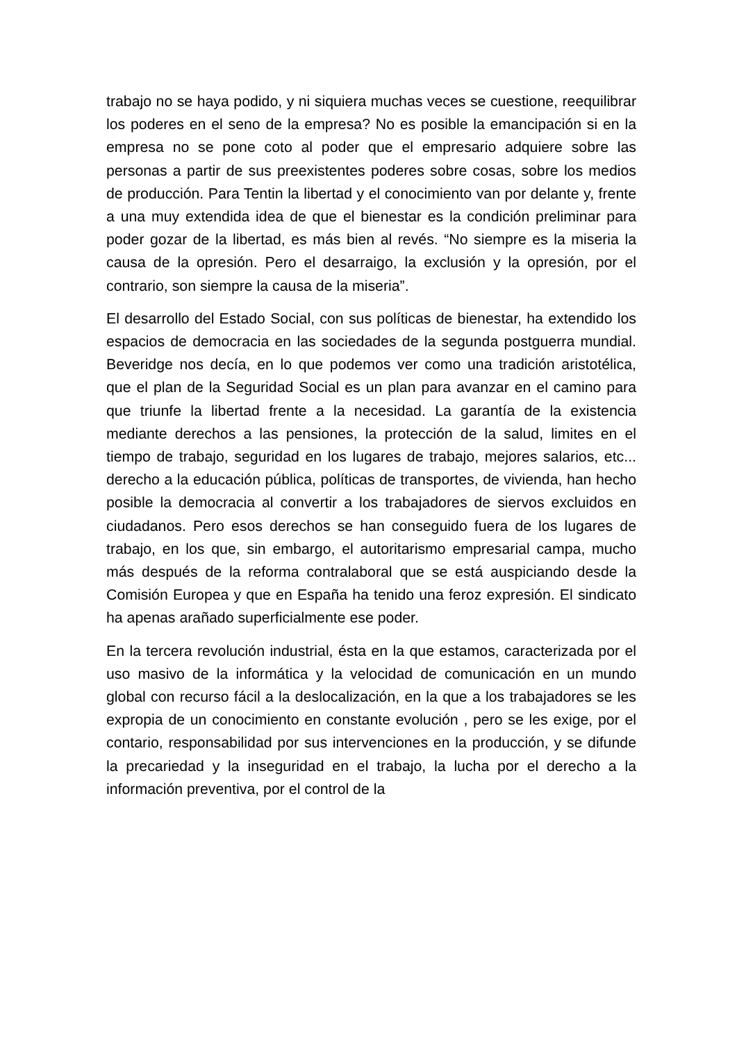trabajo no se haya podido, y ni siquiera muchas veces se cuestione, reequilibrar los poderes en el seno de la empresa? No es posible la emancipación si en la empresa no se pone coto al poder que el empresario adquiere sobre las personas a partir de sus preexistentes poderes sobre cosas, sobre los medios de producción. Para Tentin la libertad y el conocimiento van por delante y, frente a una muy extendida idea de que el bienestar es la condición preliminar para poder gozar de la libertad, es más bien al revés. “No siempre es la miseria la causa de la opresión. Pero el desarraigo, la exclusión y la opresión, por el contrario, son siempre la causa de la miseria”.
El desarrollo del Estado Social, con sus políticas de bienestar, ha extendido los espacios de democracia en las sociedades de la segunda postguerra mundial. Beveridge nos decía, en lo que podemos ver como una tradición aristotélica, que el plan de la Seguridad Social es un plan para avanzar en el camino para que triunfe la libertad frente a la necesidad. La garantía de la existencia mediante derechos a las pensiones, la protección de la salud, limites en el tiempo de trabajo, seguridad en los lugares de trabajo, mejores salarios, etc... derecho a la educación pública, políticas de transportes, de vivienda, han hecho posible la democracia al convertir a los trabajadores de siervos excluidos en ciudadanos. Pero esos derechos se han conseguido fuera de los lugares de trabajo, en los que, sin embargo, el autoritarismo empresarial campa, mucho más después de la reforma contralaboral que se está auspiciando desde la Comisión Europea y que en España ha tenido una feroz expresión. El sindicato ha apenas arañado superficialmente ese poder.
En la tercera revolución industrial, ésta en la que estamos, caracterizada por el uso masivo de la informática y la velocidad de comunicación en un mundo global con recurso fácil a la deslocalización, en la que a los trabajadores se les expropia de un conocimiento en constante evolución , pero se les exige, por el contario, responsabilidad por sus intervenciones en la producción, y se difunde la precariedad y la inseguridad en el trabajo, la lucha por el derecho a la información preventiva, por el control de la